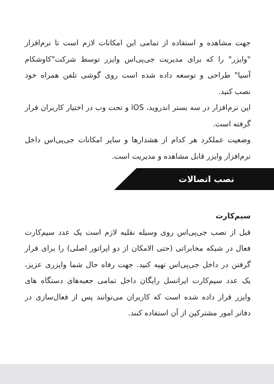جهت مشاهده و استفاده از تمامی این امکانات لازم است تا نرم‌افزار "وایزر" را که برای مدیریت جی‌پی‌اس وایزر توسط شرکت"کاوشکام آسیا" طراحی و توسعه داده شده است روی گوشی تلفن همراه خود نصب کنید.
این نرم‌افزار در سه بستر اندروید، iOS و تحت وب در اختیار کاربران قرار گرفته است.
وضعیت عملکرد هر کدام از هشدارها و سایر امکانات جی‌پی‌اس داخل نرم‌افزار وایزر قابل مشاهده و مدیریت است.
نصب اتصالات
سیم‌کارت
قبل از نصب جی‌پی‌اس روی وسیله نقلیه لازم است یک عدد سیم‌کارت فعال در شبکه مخابراتی (حتی الامکان از دو اپراتور اصلی) را برای قرار گرفتن در داخل جی‌پی‌اس تهیه کنید. جهت رفاه حال شما وایزری عزیز، یک عدد سیم‌کارت ایرانسل رایگان داخل تمامی جعبه‌های دستگاه های وایزر قرار داده شده است که کاربران می‌توانند پس از فعال‌سازی در دفاتر امور مشترکین از آن استفاده کنند.